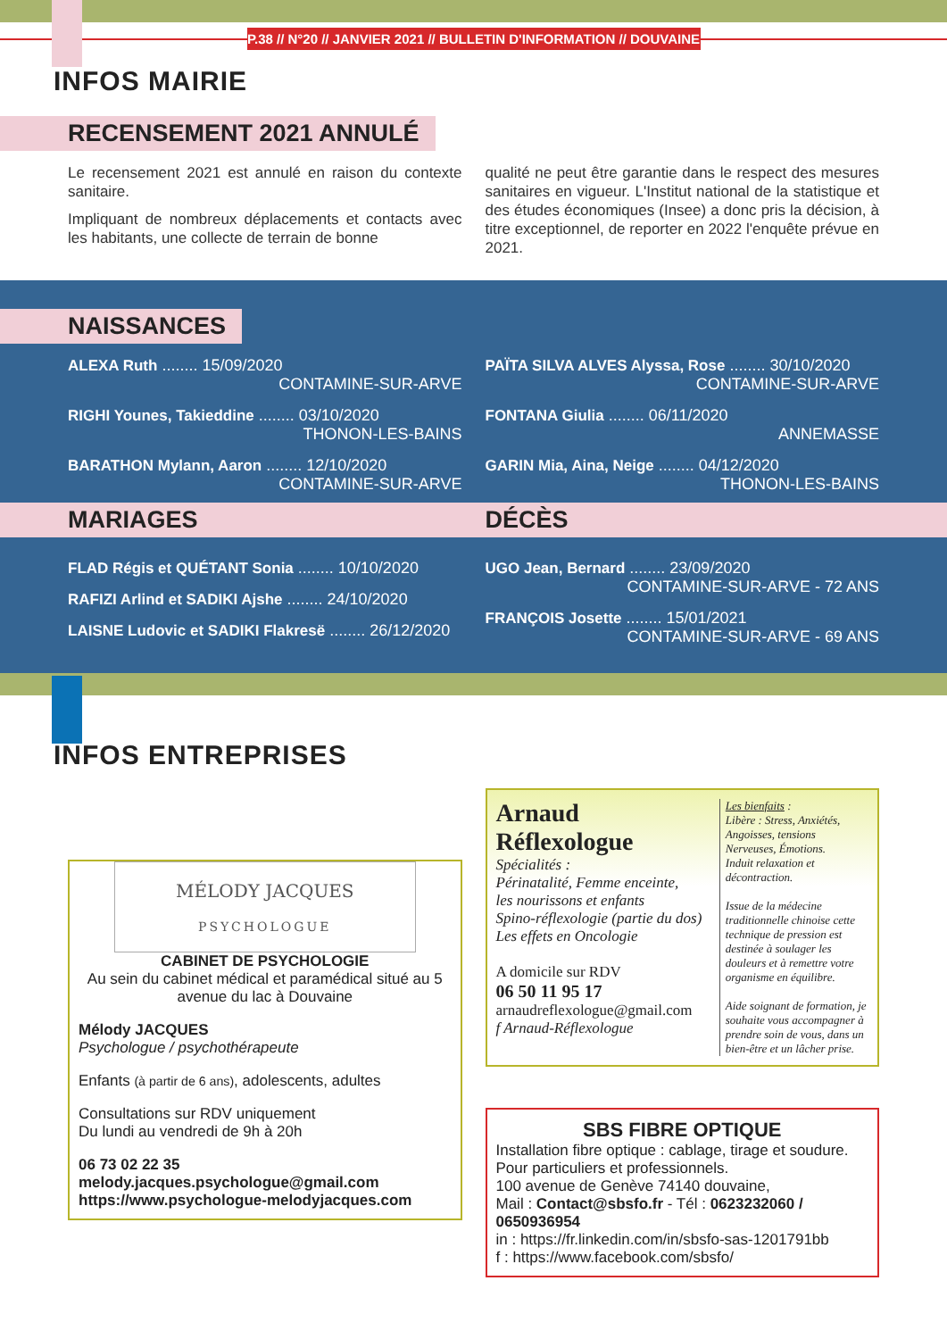P.38 // N°20 // JANVIER 2021 // BULLETIN D'INFORMATION // DOUVAINE
INFOS MAIRIE
RECENSEMENT 2021 ANNULÉ
Le recensement 2021 est annulé en raison du contexte sanitaire.
Impliquant de nombreux déplacements et contacts avec les habitants, une collecte de terrain de bonne
qualité ne peut être garantie dans le respect des mesures sanitaires en vigueur. L'Institut national de la statistique et des études économiques (Insee) a donc pris la décision, à titre exceptionnel, de reporter en 2022 l'enquête prévue en 2021.
NAISSANCES
ALEXA Ruth ........ 15/09/2020
CONTAMINE-SUR-ARVE
RIGHI Younes, Takieddine ........ 03/10/2020
THONON-LES-BAINS
BARATHON Mylann, Aaron ........ 12/10/2020
CONTAMINE-SUR-ARVE
PAÏTA SILVA ALVES Alyssa, Rose ........ 30/10/2020
CONTAMINE-SUR-ARVE
FONTANA Giulia ........ 06/11/2020
ANNEMASSE
GARIN Mia, Aina, Neige ........ 04/12/2020
THONON-LES-BAINS
MARIAGES DÉCÈS
FLAD Régis et QUÉTANT Sonia ........ 10/10/2020
RAFIZI Arlind et SADIKI Ajshe ........ 24/10/2020
LAISNE Ludovic et SADIKI Flakresë ........ 26/12/2020
UGO Jean, Bernard ........ 23/09/2020
CONTAMINE-SUR-ARVE - 72 ANS
FRANÇOIS Josette ........ 15/01/2021
CONTAMINE-SUR-ARVE - 69 ANS
INFOS ENTREPRISES
MÉLODY JACQUES
PSYCHOLOGUE
CABINET DE PSYCHOLOGIE
Au sein du cabinet médical et paramédical situé au 5 avenue du lac à Douvaine
Mélody JACQUES
Psychologue / psychothérapeute
Enfants (à partir de 6 ans), adolescents, adultes
Consultations sur RDV uniquement
Du lundi au vendredi de 9h à 20h
06 73 02 22 35
melody.jacques.psychologue@gmail.com
https://www.psychologue-melodyjacques.com
Arnaud
Réflexologue
Spécialités :
Périnatalité, Femme enceinte,
les nourissons et enfants
Spino-réflexologie (partie du dos)
Les effets en Oncologie
A domicile sur RDV
06 50 11 95 17
arnaudreflexologue@gmail.com
f Arnaud-Réflexologue
Les bienfaits :
Libère : Stress, Anxiétés, Angoisses, tensions Nerveuses, Émotions.
Induit relaxation et décontraction.
Issue de la médecine traditionnelle chinoise cette technique de pression est destinée à soulager les douleurs et à remettre votre organisme en équilibre.
Aide soignant de formation, je souhaite vous accompagner à prendre soin de vous, dans un bien-être et un lâcher prise.
SBS FIBRE OPTIQUE
Installation fibre optique : cablage, tirage et soudure.
Pour particuliers et professionnels.
100 avenue de Genève 74140 douvaine,
Mail : Contact@sbsfo.fr - Tél : 0623232060 / 0650936954
in : https://fr.linkedin.com/in/sbsfo-sas-1201791bb
f : https://www.facebook.com/sbsfo/